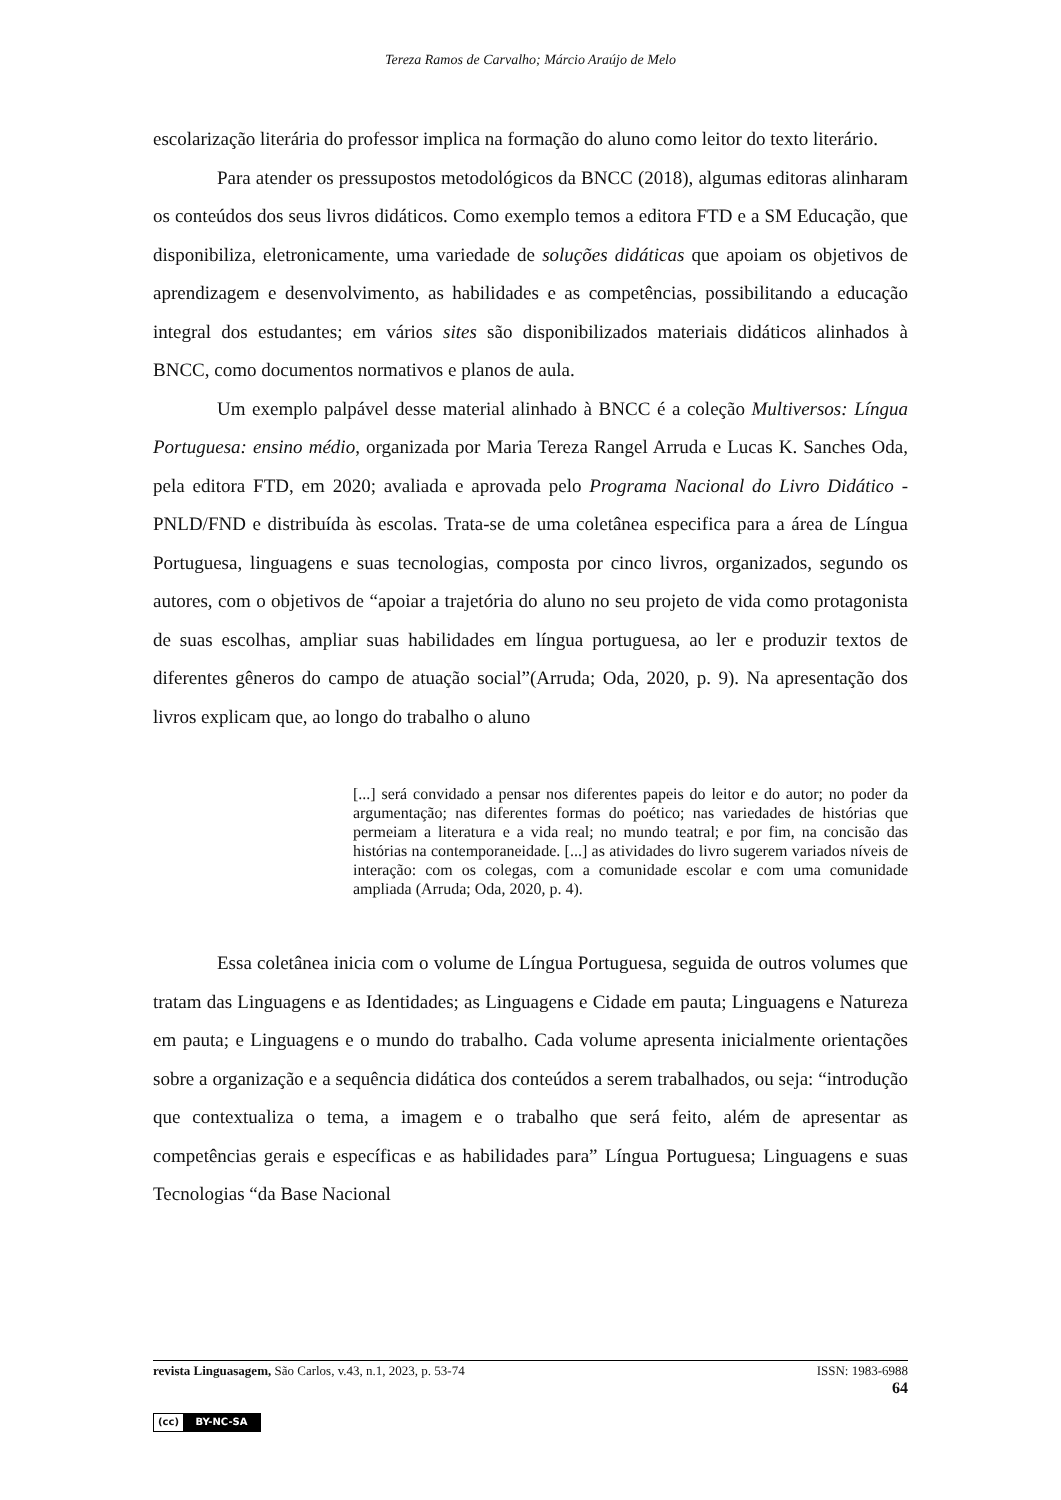Tereza Ramos de Carvalho; Márcio Araújo de Melo
escolarização literária do professor implica na formação do aluno como leitor do texto literário.
Para atender os pressupostos metodológicos da BNCC (2018), algumas editoras alinharam os conteúdos dos seus livros didáticos. Como exemplo temos a editora FTD e a SM Educação, que disponibiliza, eletronicamente, uma variedade de soluções didáticas que apoiam os objetivos de aprendizagem e desenvolvimento, as habilidades e as competências, possibilitando a educação integral dos estudantes; em vários sites são disponibilizados materiais didáticos alinhados à BNCC, como documentos normativos e planos de aula.
Um exemplo palpável desse material alinhado à BNCC é a coleção Multiversos: Língua Portuguesa: ensino médio, organizada por Maria Tereza Rangel Arruda e Lucas K. Sanches Oda, pela editora FTD, em 2020; avaliada e aprovada pelo Programa Nacional do Livro Didático - PNLD/FND e distribuída às escolas. Trata-se de uma coletânea especifica para a área de Língua Portuguesa, linguagens e suas tecnologias, composta por cinco livros, organizados, segundo os autores, com o objetivos de “apoiar a trajetória do aluno no seu projeto de vida como protagonista de suas escolhas, ampliar suas habilidades em língua portuguesa, ao ler e produzir textos de diferentes gêneros do campo de atuação social”(Arruda; Oda, 2020, p. 9). Na apresentação dos livros explicam que, ao longo do trabalho o aluno
[...] será convidado a pensar nos diferentes papeis do leitor e do autor; no poder da argumentação; nas diferentes formas do poético; nas variedades de histórias que permeiam a literatura e a vida real; no mundo teatral; e por fim, na concisão das histórias na contemporaneidade. [...] as atividades do livro sugerem variados níveis de interação: com os colegas, com a comunidade escolar e com uma comunidade ampliada (Arruda; Oda, 2020, p. 4).
Essa coletânea inicia com o volume de Língua Portuguesa, seguida de outros volumes que tratam das Linguagens e as Identidades; as Linguagens e Cidade em pauta; Linguagens e Natureza em pauta; e Linguagens e o mundo do trabalho. Cada volume apresenta inicialmente orientações sobre a organização e a sequência didática dos conteúdos a serem trabalhados, ou seja: “introdução que contextualiza o tema, a imagem e o trabalho que será feito, além de apresentar as competências gerais e específicas e as habilidades para” Língua Portuguesa; Linguagens e suas Tecnologias “da Base Nacional
ISSN: 1983-6988
64 revista Linguasagem, São Carlos, v.43, n.1, 2023, p. 53-74
(cc) BY-NC-SA